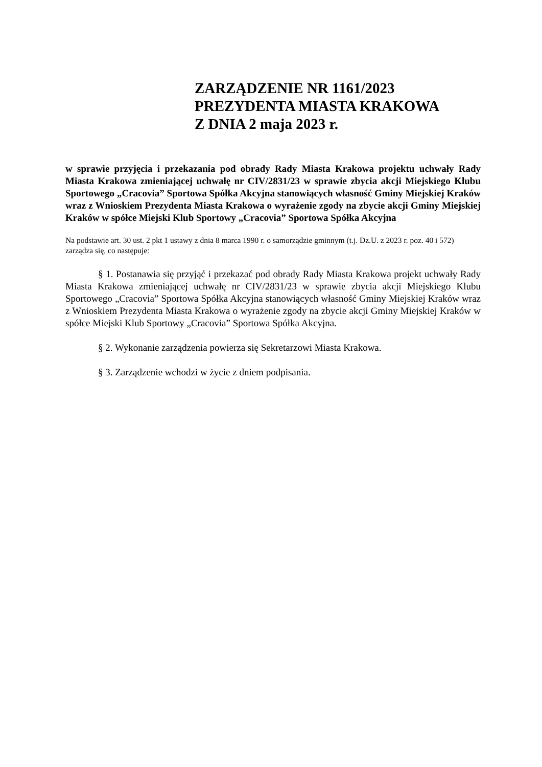ZARZĄDZENIE NR 1161/2023
PREZYDENTA MIASTA KRAKOWA
Z DNIA 2 maja 2023 r.
w sprawie przyjęcia i przekazania pod obrady Rady Miasta Krakowa projektu uchwały Rady Miasta Krakowa zmieniającej uchwałę nr CIV/2831/23 w sprawie zbycia akcji Miejskiego Klubu Sportowego „Cracovia” Sportowa Spółka Akcyjna stanowiących własność Gminy Miejskiej Kraków wraz z Wnioskiem Prezydenta Miasta Krakowa o wyrażenie zgody na zbycie akcji Gminy Miejskiej Kraków w spółce Miejski Klub Sportowy „Cracovia” Sportowa Spółka Akcyjna
Na podstawie art. 30 ust. 2 pkt 1 ustawy z dnia 8 marca 1990 r. o samorządzie gminnym (t.j. Dz.U. z 2023 r. poz. 40 i 572) zarządza się, co następuje:
§ 1. Postanawia się przyjąć i przekazać pod obrady Rady Miasta Krakowa projekt uchwały Rady Miasta Krakowa zmieniającej uchwałę nr CIV/2831/23 w sprawie zbycia akcji Miejskiego Klubu Sportowego „Cracovia” Sportowa Spółka Akcyjna stanowiących własność Gminy Miejskiej Kraków wraz z Wnioskiem Prezydenta Miasta Krakowa o wyrażenie zgody na zbycie akcji Gminy Miejskiej Kraków w spółce Miejski Klub Sportowy „Cracovia” Sportowa Spółka Akcyjna.
§ 2. Wykonanie zarządzenia powierza się Sekretarzowi Miasta Krakowa.
§ 3. Zarządzenie wchodzi w życie z dniem podpisania.